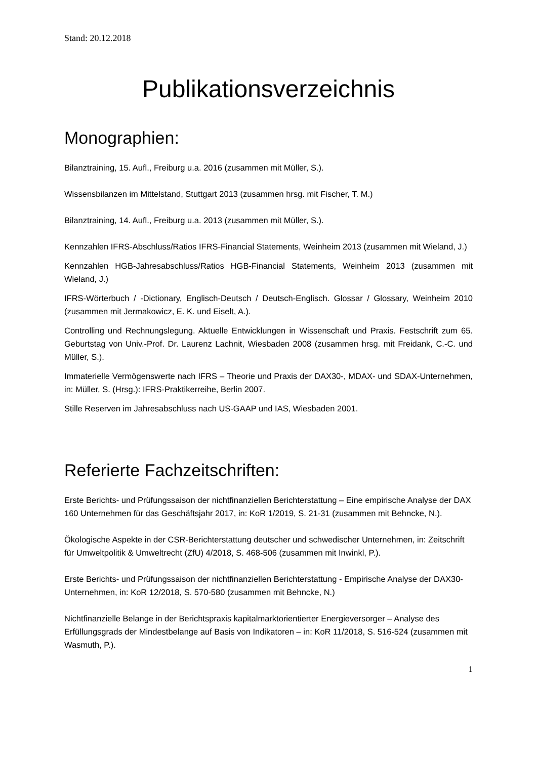Stand: 20.12.2018
Publikationsverzeichnis
Monographien:
Bilanztraining, 15. Aufl., Freiburg u.a. 2016 (zusammen mit Müller, S.).
Wissensbilanzen im Mittelstand, Stuttgart 2013 (zusammen hrsg. mit Fischer, T. M.)
Bilanztraining, 14. Aufl., Freiburg u.a. 2013 (zusammen mit Müller, S.).
Kennzahlen IFRS-Abschluss/Ratios IFRS-Financial Statements, Weinheim 2013 (zusammen mit Wieland, J.)
Kennzahlen HGB-Jahresabschluss/Ratios HGB-Financial Statements, Weinheim 2013 (zusammen mit Wieland, J.)
IFRS-Wörterbuch / -Dictionary, Englisch-Deutsch / Deutsch-Englisch. Glossar / Glossary, Weinheim 2010 (zusammen mit Jermakowicz, E. K. und Eiselt, A.).
Controlling und Rechnungslegung. Aktuelle Entwicklungen in Wissenschaft und Praxis. Festschrift zum 65. Geburtstag von Univ.-Prof. Dr. Laurenz Lachnit, Wiesbaden 2008 (zusammen hrsg. mit Freidank, C.-C. und Müller, S.).
Immaterielle Vermögenswerte nach IFRS – Theorie und Praxis der DAX30-, MDAX- und SDAX-Unternehmen, in: Müller, S. (Hrsg.): IFRS-Praktikerreihe, Berlin 2007.
Stille Reserven im Jahresabschluss nach US-GAAP und IAS, Wiesbaden 2001.
Referierte Fachzeitschriften:
Erste Berichts- und Prüfungssaison der nichtfinanziellen Berichterstattung – Eine empirische Analyse der DAX 160 Unternehmen für das Geschäftsjahr 2017, in: KoR 1/2019, S. 21-31 (zusammen mit Behncke, N.).
Ökologische Aspekte in der CSR-Berichterstattung deutscher und schwedischer Unternehmen, in: Zeitschrift für Umweltpolitik & Umweltrecht (ZfU) 4/2018, S. 468-506 (zusammen mit Inwinkl, P.).
Erste Berichts- und Prüfungssaison der nichtfinanziellen Berichterstattung - Empirische Analyse der DAX30-Unternehmen, in: KoR 12/2018, S. 570-580 (zusammen mit Behncke, N.)
Nichtfinanzielle Belange in der Berichtspraxis kapitalmarktorientierter Energieversorger – Analyse des Erfüllungsgrads der Mindestbelange auf Basis von Indikatoren – in: KoR 11/2018, S. 516-524 (zusammen mit Wasmuth, P.).
1